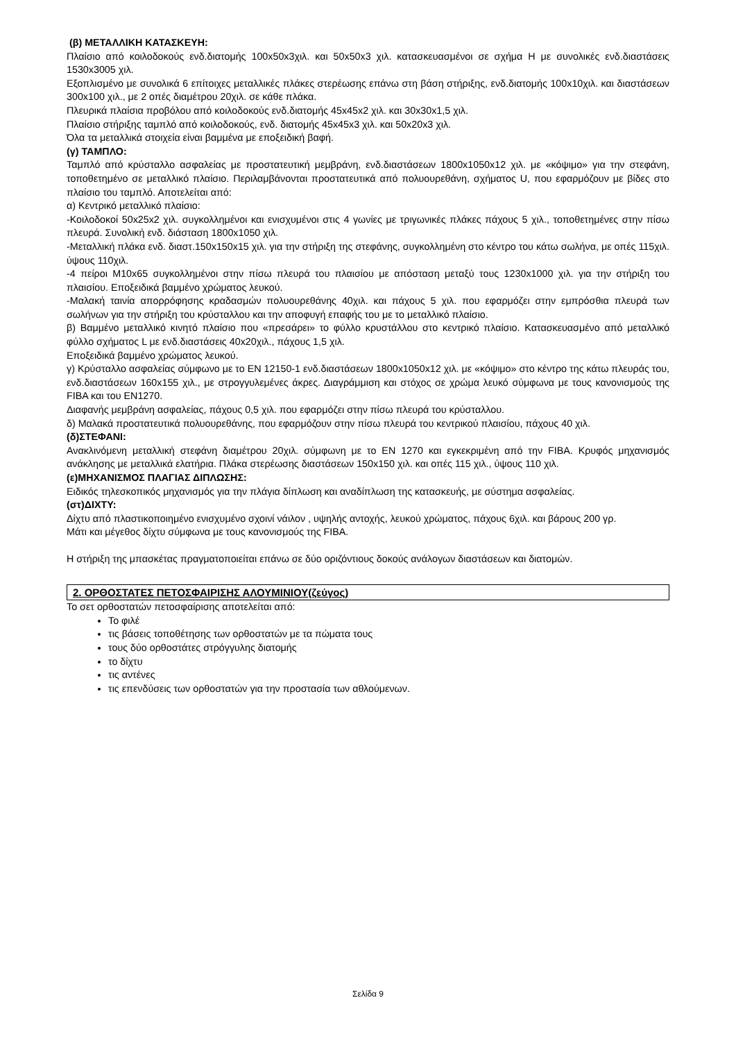(β) ΜΕΤΑΛΛΙΚΗ ΚΑΤΑΣΚΕΥΗ:
Πλαίσιο από κοιλοδοκούς ενδ.διατομής 100x50x3χιλ. και 50x50x3 χιλ. κατασκευασμένοι σε σχήμα Η με συνολικές ενδ.διαστάσεις 1530x3005 χιλ.
Εξοπλισμένο με συνολικά 6 επίτοιχες μεταλλικές πλάκες στερέωσης επάνω στη βάση στήριξης, ενδ.διατομής 100x10χιλ. και διαστάσεων 300x100 χιλ., με 2 οπές διαμέτρου 20χιλ. σε κάθε πλάκα.
Πλευρικά πλαίσια προβόλου από κοιλοδοκούς ενδ.διατομής 45x45x2 χιλ. και 30x30x1,5 χιλ.
Πλαίσιο στήριξης ταμπλό από κοιλοδοκούς, ενδ. διατομής 45x45x3 χιλ. και 50x20x3 χιλ.
Όλα τα μεταλλικά στοιχεία είναι βαμμένα με εποξειδική βαφή.
(γ) ΤΑΜΠΛΟ:
Ταμπλό από κρύσταλλο ασφαλείας με προστατευτική μεμβράνη, ενδ.διαστάσεων 1800x1050x12 χιλ. με «κόψιμο» για την στεφάνη, τοποθετημένο σε μεταλλικό πλαίσιο. Περιλαμβάνονται προστατευτικά από πολυουρεθάνη, σχήματος U, που εφαρμόζουν με βίδες στο πλαίσιο του ταμπλό. Αποτελείται από:
α) Κεντρικό μεταλλικό πλαίσιο:
-Κοιλοδοκοί 50x25x2 χιλ. συγκολλημένοι και ενισχυμένοι στις 4 γωνίες με τριγωνικές πλάκες πάχους 5 χιλ., τοποθετημένες στην πίσω πλευρά. Συνολική ενδ. διάσταση 1800x1050 χιλ.
-Μεταλλική πλάκα ενδ. διαστ.150x150x15 χιλ. για την στήριξη της στεφάνης, συγκολλημένη στο κέντρο του κάτω σωλήνα, με οπές 115χιλ. ύψους 110χιλ.
-4 πείροι Μ10x65 συγκολλημένοι στην πίσω πλευρά του πλαισίου με απόσταση μεταξύ τους 1230x1000 χιλ. για την στήριξη του πλαισίου. Εποξειδικά βαμμένο χρώματος λευκού.
-Μαλακή ταινία απορρόφησης κραδασμών πολυουρεθάνης 40χιλ. και πάχους 5 χιλ. που εφαρμόζει στην εμπρόσθια πλευρά των σωλήνων για την στήριξη του κρύσταλλου και την αποφυγή επαφής του με το μεταλλικό πλαίσιο.
β) Βαμμένο μεταλλικό κινητό πλαίσιο που «πρεσάρει» το φύλλο κρυστάλλου στο κεντρικό πλαίσιο. Κατασκευασμένο από μεταλλικό φύλλο σχήματος L με ενδ.διαστάσεις 40x20χιλ., πάχους 1,5 χιλ.
Εποξειδικά βαμμένο χρώματος λευκού.
γ) Κρύσταλλο ασφαλείας σύμφωνο με το EN 12150-1 ενδ.διαστάσεων 1800x1050x12 χιλ. με «κόψιμο» στο κέντρο της κάτω πλευράς του, ενδ.διαστάσεων 160x155 χιλ., με στρογγυλεμένες άκρες. Διαγράμμιση και στόχος σε χρώμα λευκό σύμφωνα με τους κανονισμούς της FIBA και του EN1270.
Διαφανής μεμβράνη ασφαλείας, πάχους 0,5 χιλ. που εφαρμόζει στην πίσω πλευρά του κρύσταλλου.
δ) Μαλακά προστατευτικά πολυουρεθάνης, που εφαρμόζουν στην πίσω πλευρά του κεντρικού πλαισίου, πάχους 40 χιλ.
(δ)ΣΤΕΦΑΝΙ:
Ανακλινόμενη μεταλλική στεφάνη διαμέτρου 20χιλ. σύμφωνη με το ΕΝ 1270 και εγκεκριμένη από την FIBA. Κρυφός μηχανισμός ανάκλησης με μεταλλικά ελατήρια. Πλάκα στερέωσης διαστάσεων 150x150 χιλ. και οπές 115 χιλ., ύψους 110 χιλ.
(ε)ΜΗΧΑΝΙΣΜΟΣ ΠΛΑΓΙΑΣ ΔΙΠΛΩΣΗΣ:
Ειδικός τηλεσκοπικός μηχανισμός για την πλάγια δίπλωση και αναδίπλωση της κατασκευής, με σύστημα ασφαλείας.
(στ)ΔΙΧΤΥ:
Δίχτυ από πλαστικοποιημένο ενισχυμένο σχοινί νάιλον , υψηλής αντοχής, λευκού χρώματος, πάχους 6χιλ. και βάρους 200 γρ.
Μάτι και μέγεθος δίχτυ σύμφωνα με τους κανονισμούς της FIBA.
Η στήριξη της μπασκέτας πραγματοποιείται επάνω σε δύο οριζόντιους δοκούς ανάλογων διαστάσεων και διατομών.
2. ΟΡΘΟΣΤΑΤΕΣ ΠΕΤΟΣΦΑΙΡΙΣΗΣ ΑΛΟΥΜΙΝΙΟΥ(ζεύγος)
Το σετ ορθοστατών πετοσφαίρισης αποτελείται από:
Το φιλέ
τις βάσεις τοποθέτησης των ορθοστατών με τα πώματα τους
τους δύο ορθοστάτες στρόγγυλης διατομής
το δίχτυ
τις αντένες
τις επενδύσεις των ορθοστατών για την προστασία των αθλούμενων.
Σελίδα 9